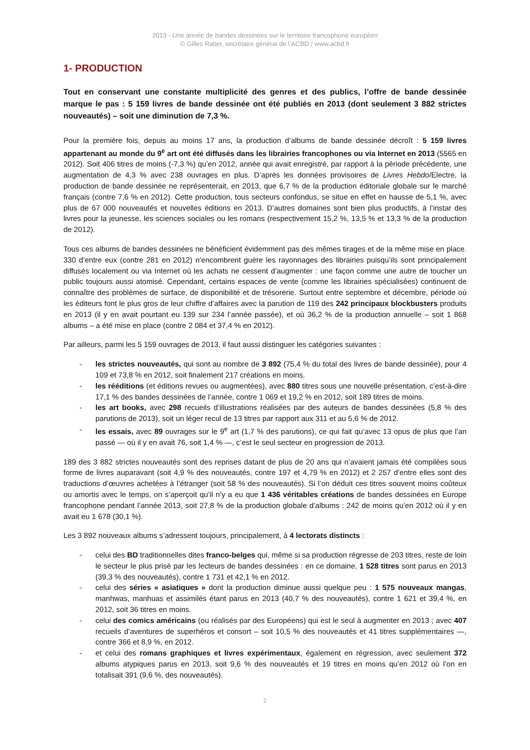2013 - Une année de bandes dessinées sur le territoire francophone européen
© Gilles Ratier, secrétaire général de l’ACBD / www.acbd.fr
1- PRODUCTION
Tout en conservant une constante multiplicité des genres et des publics, l’offre de bande dessinée marque le pas : 5 159 livres de bande dessinée ont été publiés en 2013 (dont seulement 3 882 strictes nouveautés) – soit une diminution de 7,3 %.
Pour la première fois, depuis au moins 17 ans, la production d’albums de bande dessinée décroît : 5 159 livres appartenant au monde du 9<sup>e</sup> art ont été diffusés dans les librairies francophones ou via Internet en 2013 (5565 en 2012). Soit 406 titres de moins (-7,3 %) qu’en 2012, année qui avait enregistré, par rapport à la période précédente, une augmentation de 4,3 % avec 238 ouvrages en plus. D’après les données provisoires de Livres Hebdo/Electre, la production de bande dessinée ne représenterait, en 2013, que 6,7 % de la production éditoriale globale sur le marché français (contre 7,6 % en 2012). Cette production, tous secteurs confondus, se situe en effet en hausse de 5,1 %, avec plus de 67 000 nouveautés et nouvelles éditions en 2013. D’autres domaines sont bien plus productifs, à l’instar des livres pour la jeunesse, les sciences sociales ou les romans (respectivement 15,2 %, 13,5 % et 13,3 % de la production de 2012).
Tous ces albums de bandes dessinées ne bénéficient évidemment pas des mêmes tirages et de la même mise en place. 330 d’entre eux (contre 281 en 2012) n’encombrent guère les rayonnages des librairies puisqu’ils sont principalement diffusés localement ou via Internet où les achats ne cessent d’augmenter : une façon comme une autre de toucher un public toujours aussi atomisé. Cependant, certains espaces de vente (comme les librairies spécialisées) continuent de connaître des problèmes de surface, de disponibilité et de trésorerie. Surtout entre septembre et décembre, période où les éditeurs font le plus gros de leur chiffre d’affaires avec la parution de 119 des 242 principaux blockbusters produits en 2013 (il y en avait pourtant eu 139 sur 234 l’année passée), et où 36,2 % de la production annuelle – soit 1 868 albums – a été mise en place (contre 2 084 et 37,4 % en 2012).
Par ailleurs, parmi les 5 159 ouvrages de 2013, il faut aussi distinguer les catégories suivantes :
- les strictes nouveautés, qui sont au nombre de 3 892 (75,4 % du total des livres de bande dessinée), pour 4 109 et 73,8 % en 2012, soit finalement 217 créations en moins.
- les rééditions (et éditions revues ou augmentées), avec 880 titres sous une nouvelle présentation, c’est-à-dire 17,1 % des bandes dessinées de l’année, contre 1 069 et 19,2 % en 2012, soit 189 titres de moins.
- les art books, avec 298 recueils d’illustrations réalisées par des auteurs de bandes dessinées (5,8 % des parutions de 2013), soit un léger recul de 13 titres par rapport aux 311 et au 5,6 % de 2012.
- les essais, avec 89 ouvrages sur le 9<sup>e</sup> art (1,7 % des parutions), ce qui fait qu’avec 13 opus de plus que l’an passé — où il y en avait 76, soit 1,4 % —, c’est le seul secteur en progression de 2013.
189 des 3 882 strictes nouveautés sont des reprises datant de plus de 20 ans qui n’avaient jamais été compilées sous forme de livres auparavant (soit 4,9 % des nouveautés, contre 197 et 4,79 % en 2012) et 2 257 d’entre elles sont des traductions d’œuvres achetées à l’étranger (soit 58 % des nouveautés). Si l’on déduit ces titres souvent moins coûteux ou amortis avec le temps, on s’aperçoit qu’il n’y a eu que 1 436 véritables créations de bandes dessinées en Europe francophone pendant l’année 2013, soit 27,8 % de la production globale d’albums : 242 de moins qu’en 2012 où il y en avait eu 1 678 (30,1 %).
Les 3 892 nouveaux albums s’adressent toujours, principalement, à 4 lectorats distincts :
- celui des BD traditionnelles dites franco-belges qui, même si sa production régresse de 203 titres, reste de loin le secteur le plus prisé par les lecteurs de bandes dessinées : en ce domaine, 1 528 titres sont parus en 2013 (39,3 % des nouveautés), contre 1 731 et 42,1 % en 2012.
- celui des séries « asiatiques » dont la production diminue aussi quelque peu : 1 575 nouveaux mangas, manhwas, manhuas et assimilés étant parus en 2013 (40,7 % des nouveautés), contre 1 621 et 39,4 %, en 2012, soit 36 titres en moins.
- celui des comics américains (ou réalisés par des Européens) qui est le seul à augmenter en 2013 ; avec 407 recueils d’aventures de superhéros et consort – soit 10,5 % des nouveautés et 41 titres supplémentaires —, contre 366 et 8,9 %, en 2012.
- et celui des romans graphiques et livres expérimentaux, également en régression, avec seulement 372 albums atypiques parus en 2013, soit 9,6 % des nouveautés et 19 titres en moins qu’en 2012 où l’on en totalisait 391 (9,6 %, des nouveautés).
2